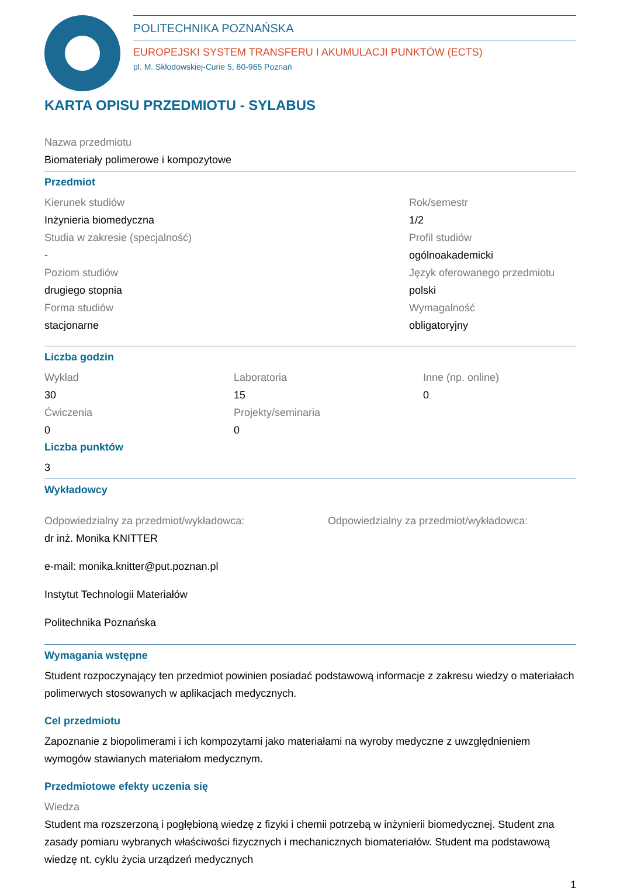POLITECHNIKA POZNAŃSKA
EUROPEJSKI SYSTEM TRANSFERU I AKUMULACJI PUNKTÓW (ECTS)
pl. M. Skłodowskiej-Curie 5, 60-965 Poznań
KARTA OPISU PRZEDMIOTU - SYLABUS
Nazwa przedmiotu
Biomateriały polimerowe i kompozytowe
Przedmiot
Kierunek studiów
Inżynieria biomedyczna
Studia w zakresie (specjalność)
-
Poziom studiów
drugiego stopnia
Forma studiów
stacjonarne
Rok/semestr
1/2
Profil studiów
ogólnoakademicki
Język oferowanego przedmiotu
polski
Wymagalność
obligatoryjny
Liczba godzin
Wykład
30
Ćwiczenia
0
Laboratoria
15
Projekty/seminaria
0
Inne (np. online)
0
Liczba punktów
3
Wykładowcy
Odpowiedzialny za przedmiot/wykładowca:
dr inż. Monika KNITTER
e-mail: monika.knitter@put.poznan.pl
Instytut Technologii Materiałów
Politechnika Poznańska
Odpowiedzialny za przedmiot/wykładowca:
Wymagania wstępne
Student rozpoczynający ten przedmiot powinien posiadać podstawową informacje z zakresu wiedzy o materiałach polimerwych stosowanych w aplikacjach medycznych.
Cel przedmiotu
Zapoznanie z biopolimerami i ich kompozytami jako materiałami na wyroby medyczne z uwzględnieniem wymogów stawianych materiałom medycznym.
Przedmiotowe efekty uczenia się
Wiedza
Student ma rozszerzoną i pogłębioną wiedzę z fizyki i chemii potrzebą w inżynierii biomedycznej. Student zna zasady pomiaru wybranych właściwości fizycznych i mechanicznych biomateriałów. Student ma podstawową wiedzę nt. cyklu życia urządzeń medycznych
1